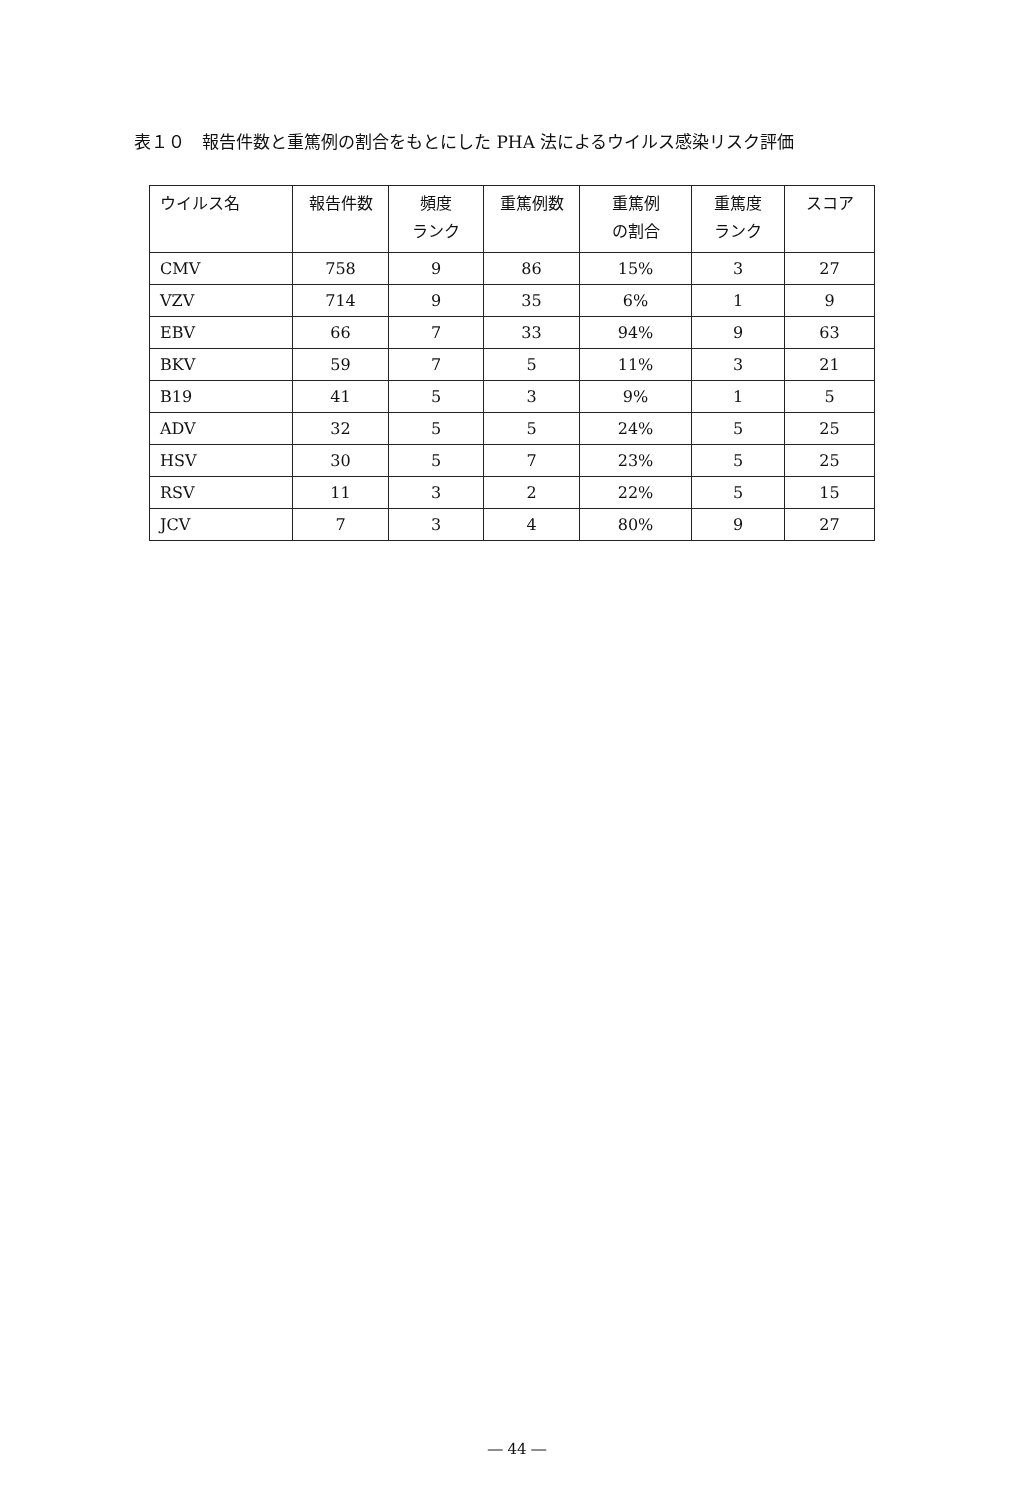表１０　報告件数と重篤例の割合をもとにした PHA 法によるウイルス感染リスク評価
| ウイルス名 | 報告件数 | 頻度 ランク | 重篤例数 | 重篤例 の割合 | 重篤度 ランク | スコア |
| --- | --- | --- | --- | --- | --- | --- |
| CMV | 758 | 9 | 86 | 15% | 3 | 27 |
| VZV | 714 | 9 | 35 | 6% | 1 | 9 |
| EBV | 66 | 7 | 33 | 94% | 9 | 63 |
| BKV | 59 | 7 | 5 | 11% | 3 | 21 |
| B19 | 41 | 5 | 3 | 9% | 1 | 5 |
| ADV | 32 | 5 | 5 | 24% | 5 | 25 |
| HSV | 30 | 5 | 7 | 23% | 5 | 25 |
| RSV | 11 | 3 | 2 | 22% | 5 | 15 |
| JCV | 7 | 3 | 4 | 80% | 9 | 27 |
― 44 ―